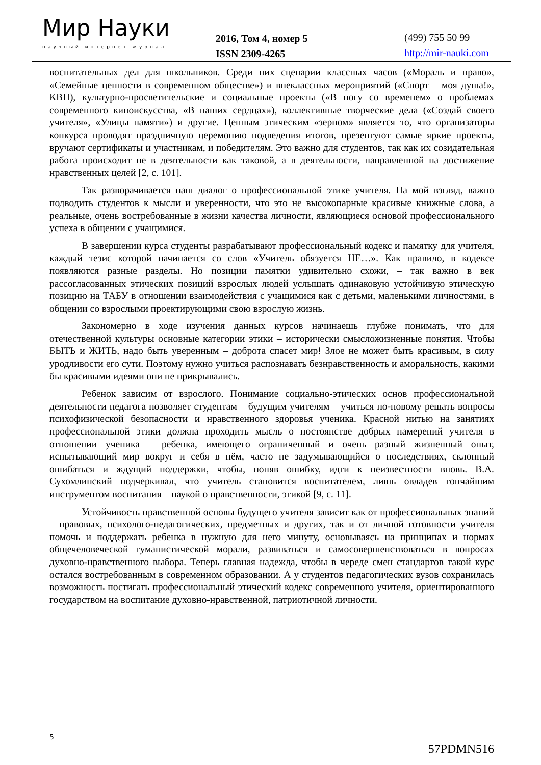Мир Науки
научный интернет-журнал
2016, Том 4, номер 5
ISSN 2309-4265
(499) 755 50 99
http://mir-nauki.com
воспитательных дел для школьников. Среди них сценарии классных часов («Мораль и право», «Семейные ценности в современном обществе») и внеклассных мероприятий («Спорт – моя душа!», КВН), культурно-просветительские и социальные проекты («В ногу со временем» о проблемах современного киноискусства, «В наших сердцах»), коллективные творческие дела («Создай своего учителя», «Улицы памяти») и другие. Ценным этическим «зерном» является то, что организаторы конкурса проводят праздничную церемонию подведения итогов, презентуют самые яркие проекты, вручают сертификаты и участникам, и победителям. Это важно для студентов, так как их созидательная работа происходит не в деятельности как таковой, а в деятельности, направленной на достижение нравственных целей [2, с. 101].
Так разворачивается наш диалог о профессиональной этике учителя. На мой взгляд, важно подводить студентов к мысли и уверенности, что это не высокопарные красивые книжные слова, а реальные, очень востребованные в жизни качества личности, являющиеся основой профессионального успеха в общении с учащимися.
В завершении курса студенты разрабатывают профессиональный кодекс и памятку для учителя, каждый тезис которой начинается со слов «Учитель обязуется НЕ…». Как правило, в кодексе появляются разные разделы. Но позиции памятки удивительно схожи, – так важно в век рассогласованных этических позиций взрослых людей услышать одинаковую устойчивую этическую позицию на ТАБУ в отношении взаимодействия с учащимися как с детьми, маленькими личностями, в общении со взрослыми проектирующими свою взрослую жизнь.
Закономерно в ходе изучения данных курсов начинаешь глубже понимать, что для отечественной культуры основные категории этики – исторически смысложизненные понятия. Чтобы БЫТЬ и ЖИТЬ, надо быть уверенным – доброта спасет мир! Злое не может быть красивым, в силу уродливости его сути. Поэтому нужно учиться распознавать безнравственность и аморальность, какими бы красивыми идеями они не прикрывались.
Ребенок зависим от взрослого. Понимание социально-этических основ профессиональной деятельности педагога позволяет студентам – будущим учителям – учиться по-новому решать вопросы психофизической безопасности и нравственного здоровья ученика. Красной нитью на занятиях профессиональной этики должна проходить мысль о постоянстве добрых намерений учителя в отношении ученика – ребенка, имеющего ограниченный и очень разный жизненный опыт, испытывающий мир вокруг и себя в нём, часто не задумывающийся о последствиях, склонный ошибаться и ждущий поддержки, чтобы, поняв ошибку, идти к неизвестности вновь. В.А. Сухомлинский подчеркивал, что учитель становится воспитателем, лишь овладев тончайшим инструментом воспитания – наукой о нравственности, этикой [9, с. 11].
Устойчивость нравственной основы будущего учителя зависит как от профессиональных знаний – правовых, психолого-педагогических, предметных и других, так и от личной готовности учителя помочь и поддержать ребенка в нужную для него минуту, основываясь на принципах и нормах общечеловеческой гуманистической морали, развиваться и самосовершенствоваться в вопросах духовно-нравственного выбора. Теперь главная надежда, чтобы в череде смен стандартов такой курс остался востребованным в современном образовании. А у студентов педагогических вузов сохранилась возможность постигать профессиональный этический кодекс современного учителя, ориентированного государством на воспитание духовно-нравственной, патриотичной личности.
5
57PDMN516